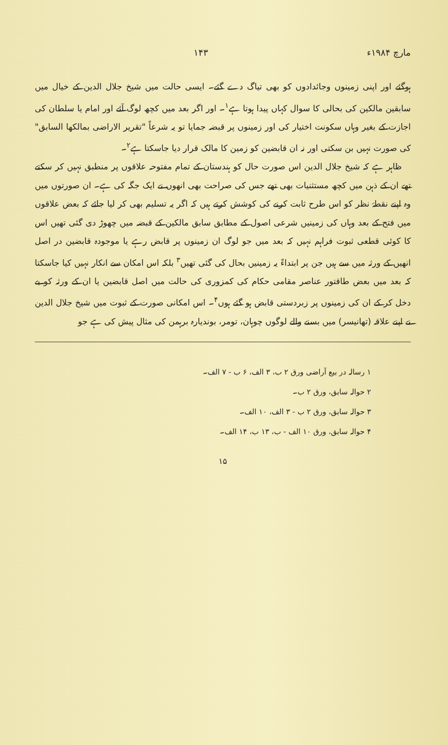مارچ ۱۹۸۴ء ۱۴۳
ہوگئے اور اپنی زمینوں وجائدادوں کو بھی تیاگ دے گئے۔ ایسی حالت میں شیخ جلال الدین کے خیال میں سابقین مالکین کی بحالی کا سوال کہاں پیدا ہوتا ہے<sup>۱</sup>۔ اور اگر بعد میں کچھ لوگ آئے اور امام یا سلطان کی اجازت کے بغیر وہاں سکونت اختیار کی اور زمینوں پر قبضہ جمایا تو یہ شرعاً "تقریر الاراضی بمالکھا السابق" کی صورت نہیں بن سکتی اور نہ ان قابضین کو زمین کا مالک قرار دیا جاسکتا ہے<sup>۲</sup>۔
ظاہر ہے کہ شیخ جلال الدین اس صورت حال کو ہندستان کے تمام مفتوحہ علاقوں پر منطبق نہیں کر سکتے تھے ان کے ذہن میں کچھ مستثنیات بھی تھے جس کی صراحت بھی انھوں نے ایک جگہ کی ہے۔ ان صورتوں میں وہ اپنے نقطۂ نظر کو اس طرح ثابت کرنے کی کوشش کرتے ہیں کہ اگر یہ تسلیم بھی کر لیا جائے کہ بعض علاقوں میں فتح کے بعد وہاں کی زمینیں شرعی اصول کے مطابق سابق مالکین کے قبضہ میں چھوڑ دی گئی تھیں اس کا کوئی قطعی ثبوت فراہم نہیں کہ بعد میں جو لوگ ان زمینوں پر قابض رہے یا موجودہ قابضین در اصل انھیں کے ورثہ میں سے ہیں جن پر ابتداءً یہ زمینیں بحال کی گئی تھیں<sup>۳</sup> بلکہ اس امکان سے انکار نہیں کیا جاسکتا کہ بعد میں بعض طاقتور عناصر مقامی حکام کی کمزوری کی حالت میں اصل قابضین یا ان کے ورثہ کو بے دخل کر کے ان کی زمینوں پر زبردستی قابض ہو گئے ہوں<sup>۴</sup>۔ اس امکانی صورت کے ثبوت میں شیخ جلال الدین نے اپنے علاقہ (تھانیسر) میں بسنے والے لوگوں چوہان، تومر، بوندیارہ برہمن کی مثال پیش کی ہے جو
۱ رسالہ در بیع آراضی ورق ۲ ب، ۳ الف، ۶ ب - ۷ الف۔
۲ حوالہ سابق، ورق ۲ ب۔
۳ حوالہ سابق، ورق ۲ ب - ۳ الف، ۱۰ الف۔
۴ حوالہ سابق، ورق ۱۰ الف - ب، ۱۳ ب، ۱۴ الف۔
۱۵